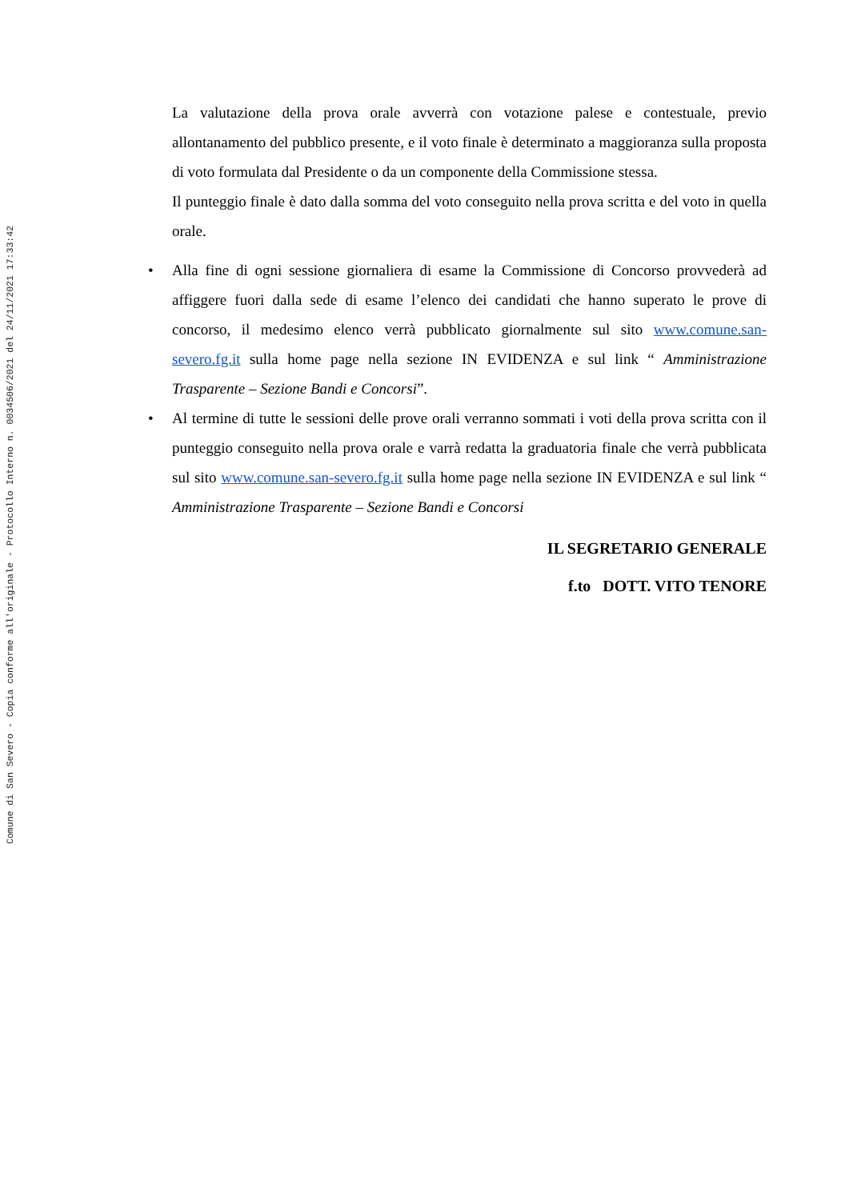Comune di San Severo - Copia conforme all'originale - Protocollo Interno n. 0034506/2021 del 24/11/2021 17:33:42
La valutazione della prova orale avverrà con votazione palese e contestuale, previo allontanamento del pubblico presente, e il voto finale è determinato a maggioranza sulla proposta di voto formulata dal Presidente o da un componente della Commissione stessa.
Il punteggio finale è dato dalla somma del voto conseguito nella prova scritta e del voto in quella orale.
• Alla fine di ogni sessione giornaliera di esame la Commissione di Concorso provvederà ad affiggere fuori dalla sede di esame l’elenco dei candidati che hanno superato le prove di concorso, il medesimo elenco verrà pubblicato giornalmente sul sito www.comune.san-severo.fg.it sulla home page nella sezione IN EVIDENZA e sul link “ Amministrazione Trasparente – Sezione Bandi e Concorsi”.
• Al termine di tutte le sessioni delle prove orali verranno sommati i voti della prova scritta con il punteggio conseguito nella prova orale e varrà redatta la graduatoria finale che verrà pubblicata sul sito www.comune.san-severo.fg.it sulla home page nella sezione IN EVIDENZA e sul link “ Amministrazione Trasparente – Sezione Bandi e Concorsi
IL SEGRETARIO GENERALE
f.to DOTT. VITO TENORE